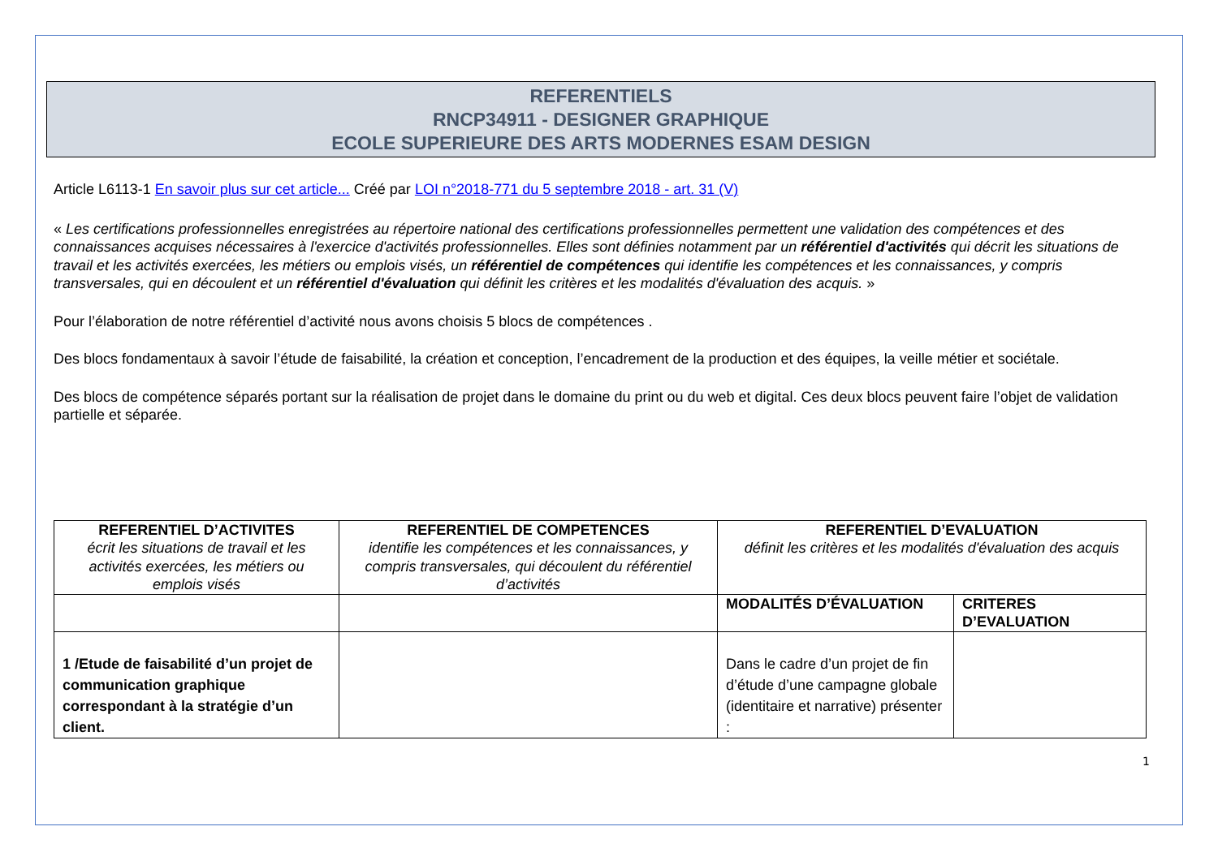REFERENTIELS
RNCP34911 - DESIGNER GRAPHIQUE
ECOLE SUPERIEURE DES ARTS MODERNES ESAM DESIGN
Article L6113-1 En savoir plus sur cet article... Créé par LOI n°2018-771 du 5 septembre 2018 - art. 31 (V)
« Les certifications professionnelles enregistrées au répertoire national des certifications professionnelles permettent une validation des compétences et des connaissances acquises nécessaires à l'exercice d'activités professionnelles. Elles sont définies notamment par un référentiel d'activités qui décrit les situations de travail et les activités exercées, les métiers ou emplois visés, un référentiel de compétences qui identifie les compétences et les connaissances, y compris transversales, qui en découlent et un référentiel d'évaluation qui définit les critères et les modalités d'évaluation des acquis. »
Pour l’élaboration de notre référentiel d’activité nous avons choisis 5 blocs de compétences .
Des blocs fondamentaux à savoir l’étude de faisabilité, la création et conception, l’encadrement de la production et des équipes, la veille métier et sociétale.
Des blocs de compétence séparés portant sur la réalisation de projet dans le domaine du print ou du web et digital. Ces deux blocs peuvent faire l’objet de validation partielle et séparée.
| REFERENTIEL D’ACTIVITES écrit les situations de travail et les activités exercées, les métiers ou emplois visés | REFERENTIEL DE COMPETENCES identifie les compétences et les connaissances, y compris transversales, qui découlent du référentiel d’activités | REFERENTIEL D’EVALUATION définit les critères et les modalités d'évaluation des acquis | |
| --- | --- | --- | --- |
| | | MODALITÉS D’ÉVALUATION | CRITERES D’EVALUATION |
| 1 /Etude de faisabilité d’un projet de communication graphique correspondant à la stratégie d’un client. | | Dans le cadre d’un projet de fin d’étude d’une campagne globale (identitaire et narrative) présenter : | |
1